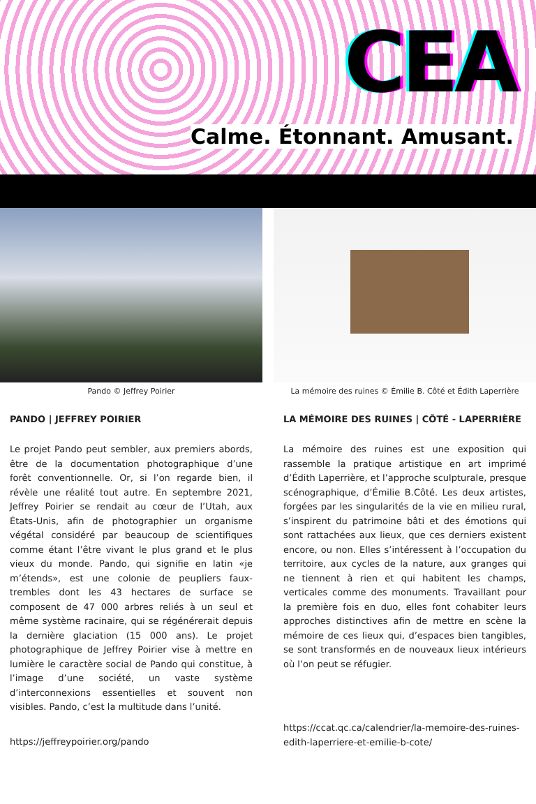CEA
Calme. Étonnant. Amusant.
Pando © Jeffrey Poirier
PANDO | JEFFREY POIRIER
Le projet Pando peut sembler, aux premiers abords, être de la documentation photographique d’une forêt conventionnelle. Or, si l’on regarde bien, il révèle une réalité tout autre. En septembre 2021, Jeffrey Poirier se rendait au cœur de l’Utah, aux États-Unis, afin de photographier un organisme végétal considéré par beaucoup de scientifiques comme étant l’être vivant le plus grand et le plus vieux du monde. Pando, qui signifie en latin «je m’étends», est une colonie de peupliers faux-trembles dont les 43 hectares de surface se composent de 47 000 arbres reliés à un seul et même système racinaire, qui se régénérerait depuis la dernière glaciation (15 000 ans). Le projet photographique de Jeffrey Poirier vise à mettre en lumière le caractère social de Pando qui constitue, à l’image d’une société, un vaste système d’interconnexions essentielles et souvent non visibles. Pando, c’est la multitude dans l’unité.
https://jeffreypoirier.org/pando
La mémoire des ruines © Émilie B. Côté et Édith Laperrière
LA MÉMOIRE DES RUINES | CÔTÉ - LAPERRIÈRE
La mémoire des ruines est une exposition qui rassemble la pratique artistique en art imprimé d’Édith Laperrière, et l’approche sculpturale, presque scénographique, d’Émilie B.Côté. Les deux artistes, forgées par les singularités de la vie en milieu rural, s’inspirent du patrimoine bâti et des émotions qui sont rattachées aux lieux, que ces derniers existent encore, ou non. Elles s’intéressent à l’occupation du territoire, aux cycles de la nature, aux granges qui ne tiennent à rien et qui habitent les champs, verticales comme des monuments. Travaillant pour la première fois en duo, elles font cohabiter leurs approches distinctives afin de mettre en scène la mémoire de ces lieux qui, d’espaces bien tangibles, se sont transformés en de nouveaux lieux intérieurs où l’on peut se réfugier.
https://ccat.qc.ca/calendrier/la-memoire-des-ruines-edith-laperriere-et-emilie-b-cote/